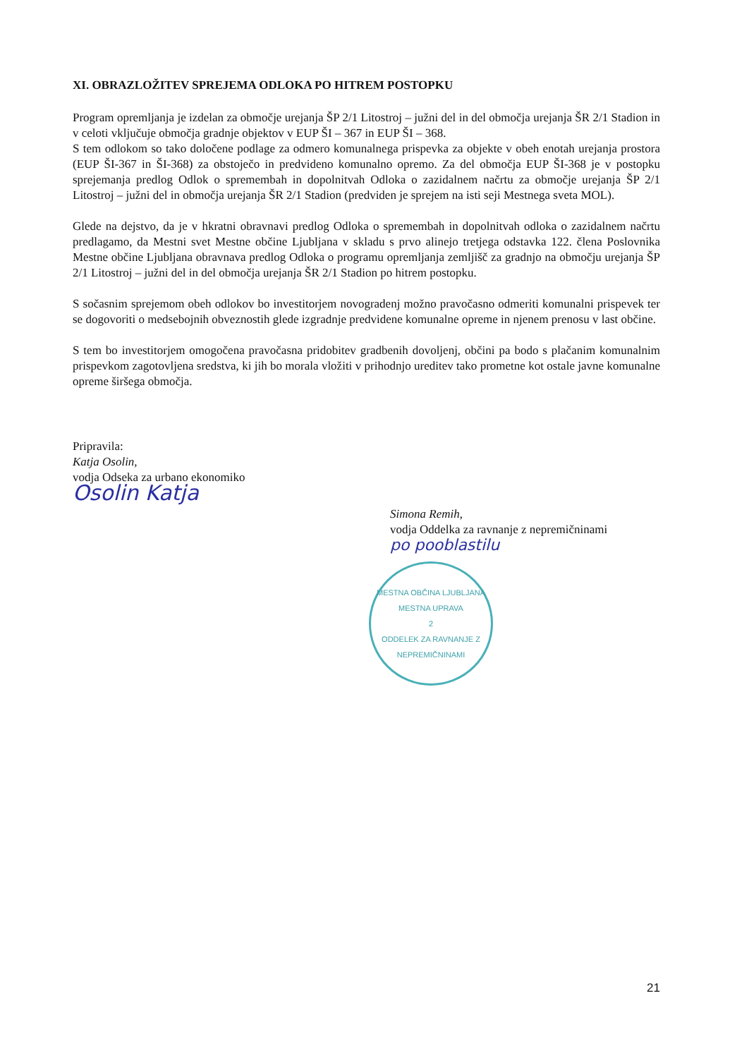XI. OBRAZLOŽITEV SPREJEMA ODLOKA PO HITREM POSTOPKU
Program opremljanja je izdelan za območje urejanja ŠP 2/1 Litostroj – južni del in del območja urejanja ŠR 2/1 Stadion in v celoti vključuje območja gradnje objektov v EUP ŠI – 367 in EUP ŠI – 368.
S tem odlokom so tako določene podlage za odmero komunalnega prispevka za objekte v obeh enotah urejanja prostora (EUP ŠI-367 in ŠI-368) za obstoječo in predvideno komunalno opremo. Za del območja EUP ŠI-368 je v postopku sprejemanja predlog Odlok o spremembah in dopolnitvah Odloka o zazidalnem načrtu za območje urejanja ŠP 2/1 Litostroj – južni del in območja urejanja ŠR 2/1 Stadion (predviden je sprejem na isti seji Mestnega sveta MOL).
Glede na dejstvo, da je v hkratni obravnavi predlog Odloka o spremembah in dopolnitvah odloka o zazidalnem načrtu predlagamo, da Mestni svet Mestne občine Ljubljana v skladu s prvo alinejo tretjega odstavka 122. člena Poslovnika Mestne občine Ljubljana obravnava predlog Odloka o programu opremljanja zemljišč za gradnjo na območju urejanja ŠP 2/1 Litostroj – južni del in del območja urejanja ŠR 2/1 Stadion po hitrem postopku.
S sočasnim sprejemom obeh odlokov bo investitorjem novogradenj možno pravočasno odmeriti komunalni prispevek ter se dogovoriti o medsebojnih obveznostih glede izgradnje predvidene komunalne opreme in njenem prenosu v last občine.
S tem bo investitorjem omogočena pravočasna pridobitev gradbenih dovoljenj, občini pa bodo s plačanim komunalnim prispevkom zagotovljena sredstva, ki jih bo morala vložiti v prihodnjo ureditev tako prometne kot ostale javne komunalne opreme širšega območja.
Pripravila:
Katja Osolin,
vodja Odseka za urbano ekonomiko
Osolin Katja
Simona Remih,
vodja Oddelka za ravnanje z nepremičninami
po pooblastilu
MESTNA OBČINA LJUBLJANA
MESTNA UPRAVA
2
ODDELEK ZA RAVNANJE Z NEPREMIČNINAMI
21